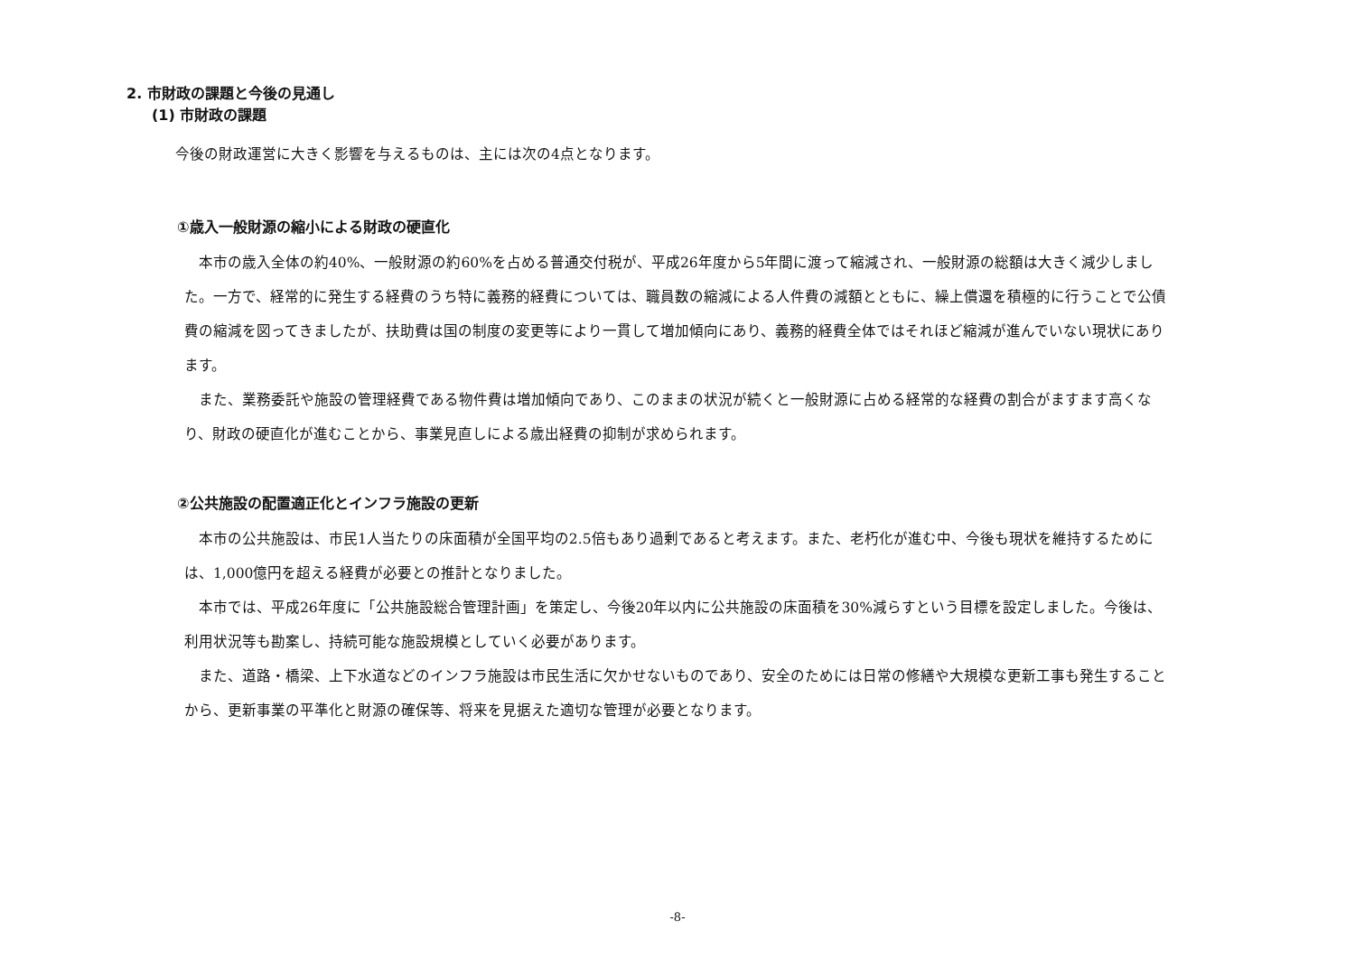2. 市財政の課題と今後の見通し
(1) 市財政の課題
今後の財政運営に大きく影響を与えるものは、主には次の4点となります。
①歳入一般財源の縮小による財政の硬直化
本市の歳入全体の約40%、一般財源の約60%を占める普通交付税が、平成26年度から5年間に渡って縮減され、一般財源の総額は大きく減少しました。一方で、経常的に発生する経費のうち特に義務的経費については、職員数の縮減による人件費の減額とともに、繰上償還を積極的に行うことで公債費の縮減を図ってきましたが、扶助費は国の制度の変更等により一貫して増加傾向にあり、義務的経費全体ではそれほど縮減が進んでいない現状にあります。
また、業務委託や施設の管理経費である物件費は増加傾向であり、このままの状況が続くと一般財源に占める経常的な経費の割合がますます高くなり、財政の硬直化が進むことから、事業見直しによる歳出経費の抑制が求められます。
②公共施設の配置適正化とインフラ施設の更新
本市の公共施設は、市民1人当たりの床面積が全国平均の2.5倍もあり過剰であると考えます。また、老朽化が進む中、今後も現状を維持するためには、1,000億円を超える経費が必要との推計となりました。
本市では、平成26年度に「公共施設総合管理計画」を策定し、今後20年以内に公共施設の床面積を30%減らすという目標を設定しました。今後は、利用状況等も勘案し、持続可能な施設規模としていく必要があります。
また、道路・橋梁、上下水道などのインフラ施設は市民生活に欠かせないものであり、安全のためには日常の修繕や大規模な更新工事も発生することから、更新事業の平準化と財源の確保等、将来を見据えた適切な管理が必要となります。
-8-